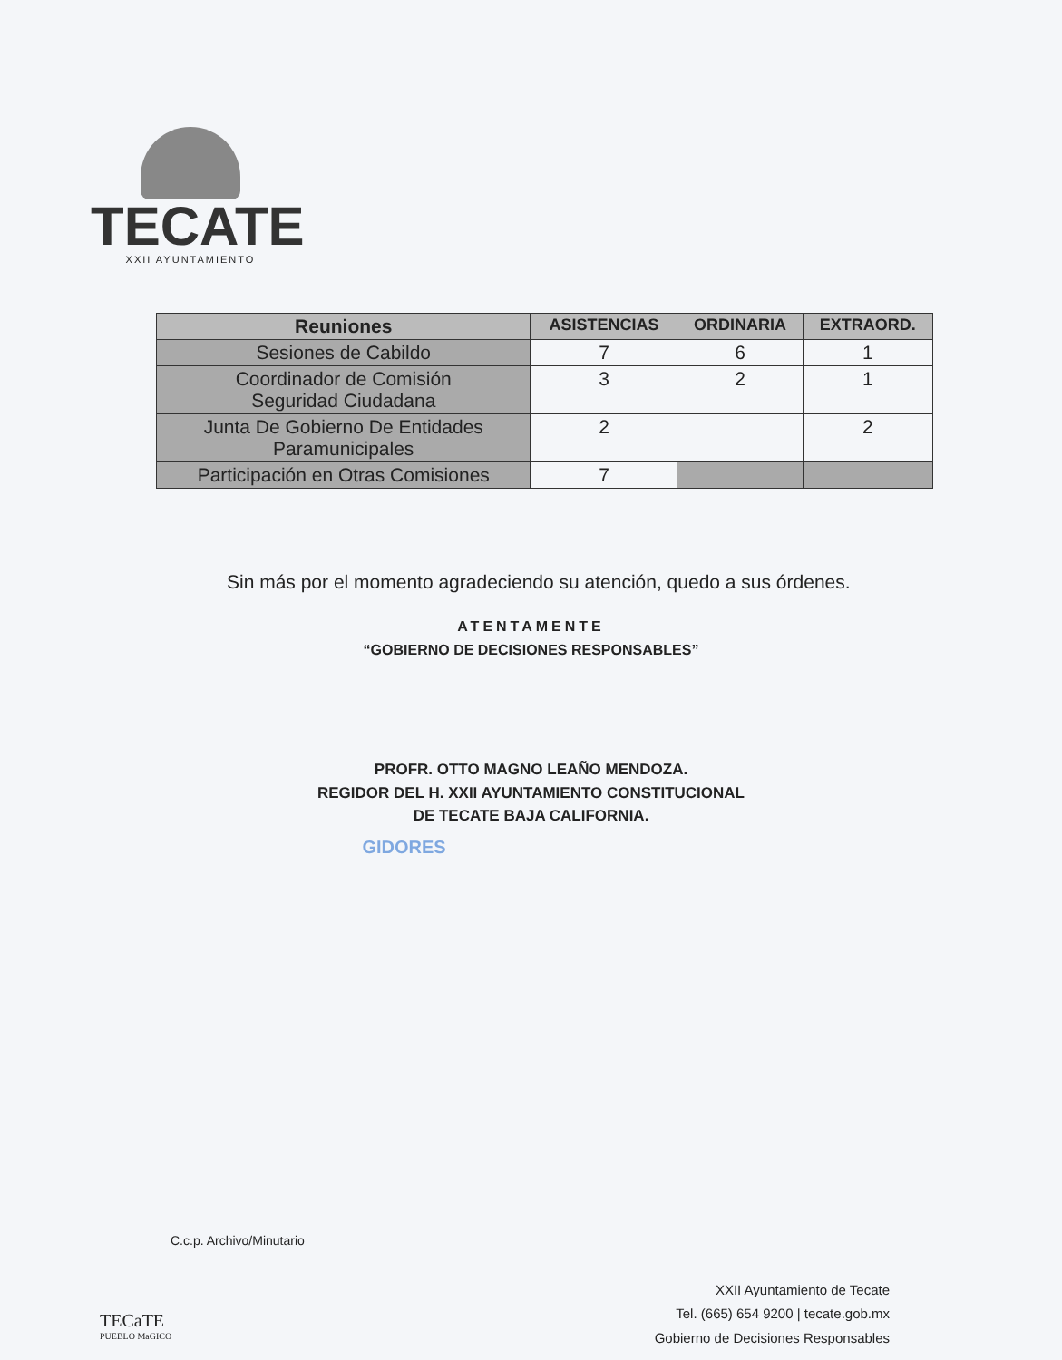TECATE
XXII AYUNTAMIENTO
| Reuniones | ASISTENCIAS | ORDINARIA | EXTRAORD. |
| --- | --- | --- | --- |
| Sesiones de Cabildo | 7 | 6 | 1 |
| Coordinador de Comisión Seguridad Ciudadana | 3 | 2 | 1 |
| Junta De Gobierno De Entidades Paramunicipales | 2 | | 2 |
| Participación en Otras Comisiones | 7 | | |
Sin más por el momento agradeciendo su atención, quedo a sus órdenes.
ATENTAMENTE
“GOBIERNO DE DECISIONES RESPONSABLES”
PROFR. OTTO MAGNO LEAÑO MENDOZA.
REGIDOR DEL H. XXII AYUNTAMIENTO CONSTITUCIONAL
DE TECATE BAJA CALIFORNIA.
GIDORES
C.c.p. Archivo/Minutario
TECaTE
PUEBLO MaGICO
XXII Ayuntamiento de Tecate
Tel. (665) 654 9200 | tecate.gob.mx
Gobierno de Decisiones Responsables